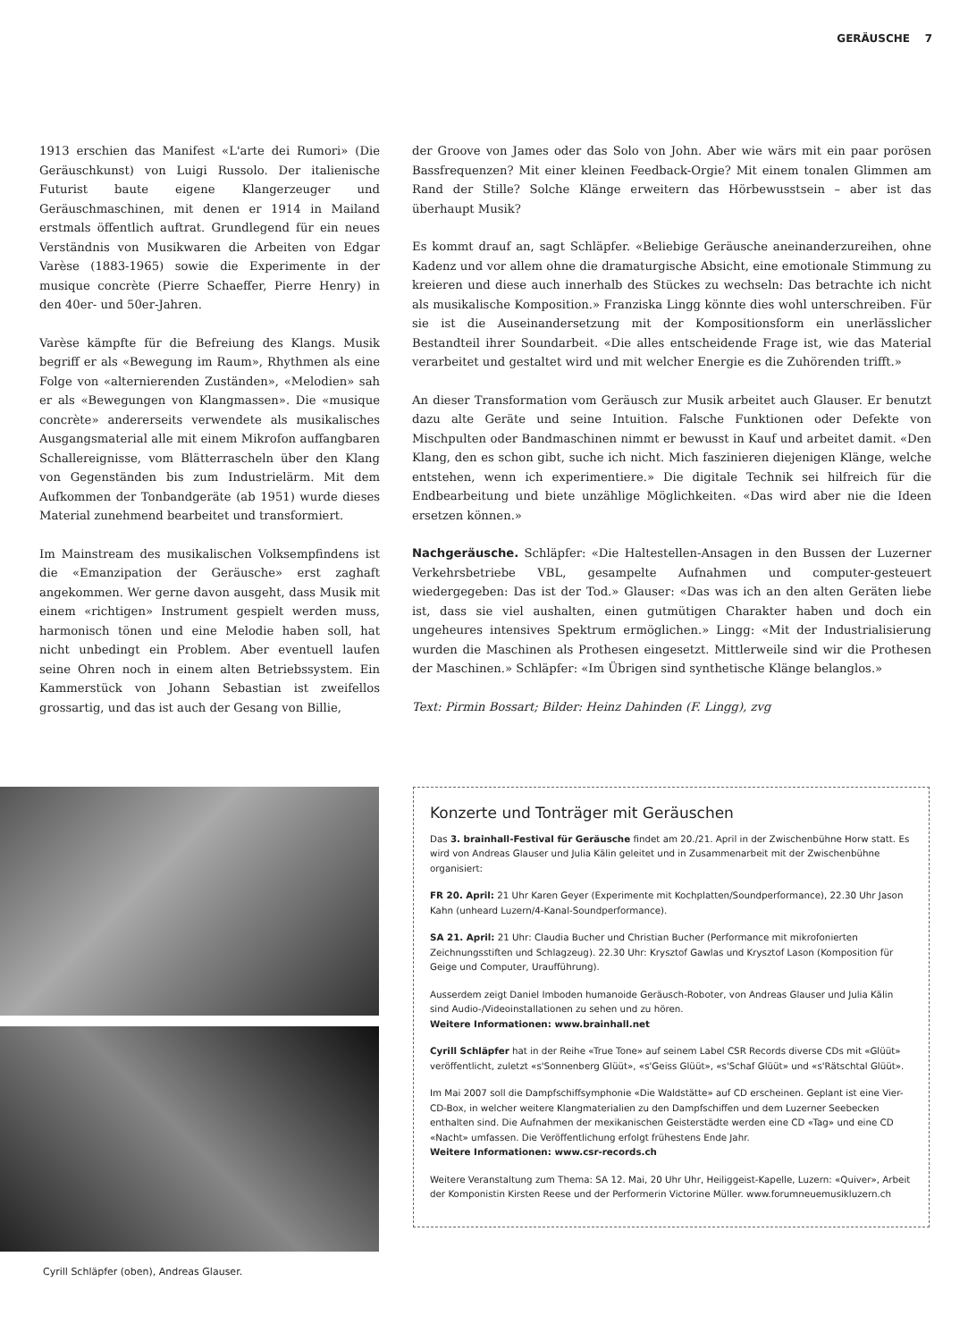GERÄUSCHE 7
1913 erschien das Manifest «L'arte dei Rumori» (Die Geräuschkunst) von Luigi Russolo. Der italienische Futurist baute eigene Klangerzeuger und Geräuschmaschinen, mit denen er 1914 in Mailand erstmals öffentlich auftrat. Grundlegend für ein neues Verständnis von Musikwaren die Arbeiten von Edgar Varèse (1883-1965) sowie die Experimente in der musique concrète (Pierre Schaeffer, Pierre Henry) in den 40er- und 50er-Jahren.
Varèse kämpfte für die Befreiung des Klangs. Musik begriff er als «Bewegung im Raum», Rhythmen als eine Folge von «alternierenden Zuständen», «Melodien» sah er als «Bewegungen von Klangmassen». Die «musique concrète» andererseits verwendete als musikalisches Ausgangsmaterial alle mit einem Mikrofon auffangbaren Schallereignisse, vom Blätterrascheln über den Klang von Gegenständen bis zum Industrielärm. Mit dem Aufkommen der Tonbandgeräte (ab 1951) wurde dieses Material zunehmend bearbeitet und transformiert.
Im Mainstream des musikalischen Volksempfindens ist die «Emanzipation der Geräusche» erst zaghaft angekommen. Wer gerne davon ausgeht, dass Musik mit einem «richtigen» Instrument gespielt werden muss, harmonisch tönen und eine Melodie haben soll, hat nicht unbedingt ein Problem. Aber eventuell laufen seine Ohren noch in einem alten Betriebssystem. Ein Kammerstück von Johann Sebastian ist zweifellos grossartig, und das ist auch der Gesang von Billie,
der Groove von James oder das Solo von John. Aber wie wärs mit ein paar porösen Bassfrequenzen? Mit einer kleinen Feedback-Orgie? Mit einem tonalen Glimmen am Rand der Stille? Solche Klänge erweitern das Hörbewusstsein – aber ist das überhaupt Musik?
Es kommt drauf an, sagt Schläpfer. «Beliebige Geräusche aneinanderzureihen, ohne Kadenz und vor allem ohne die dramaturgische Absicht, eine emotionale Stimmung zu kreieren und diese auch innerhalb des Stückes zu wechseln: Das betrachte ich nicht als musikalische Komposition.» Franziska Lingg könnte dies wohl unterschreiben. Für sie ist die Auseinandersetzung mit der Kompositionsform ein unerlässlicher Bestandteil ihrer Soundarbeit. «Die alles entscheidende Frage ist, wie das Material verarbeitet und gestaltet wird und mit welcher Energie es die Zuhörenden trifft.»
An dieser Transformation vom Geräusch zur Musik arbeitet auch Glauser. Er benutzt dazu alte Geräte und seine Intuition. Falsche Funktionen oder Defekte von Mischpulten oder Bandmaschinen nimmt er bewusst in Kauf und arbeitet damit. «Den Klang, den es schon gibt, suche ich nicht. Mich faszinieren diejenigen Klänge, welche entstehen, wenn ich experimentiere.» Die digitale Technik sei hilfreich für die Endbearbeitung und biete unzählige Möglichkeiten. «Das wird aber nie die Ideen ersetzen können.»
Nachgeräusche. Schläpfer: «Die Haltestellen-Ansagen in den Bussen der Luzerner Verkehrsbetriebe VBL, gesampelte Aufnahmen und computer-gesteuert wiedergegeben: Das ist der Tod.» Glauser: «Das was ich an den alten Geräten liebe ist, dass sie viel aushalten, einen gutmütigen Charakter haben und doch ein ungeheures intensives Spektrum ermöglichen.» Lingg: «Mit der Industrialisierung wurden die Maschinen als Prothesen eingesetzt. Mittlerweile sind wir die Prothesen der Maschinen.» Schläpfer: «Im Übrigen sind synthetische Klänge belanglos.»
Text: Pirmin Bossart; Bilder: Heinz Dahinden (F. Lingg), zvg
Cyrill Schläpfer (oben), Andreas Glauser.
Konzerte und Tonträger mit Geräuschen
Das 3. brainhall-Festival für Geräusche findet am 20./21. April in der Zwischenbühne Horw statt. Es wird von Andreas Glauser und Julia Kälin geleitet und in Zusammenarbeit mit der Zwischenbühne organisiert:
FR 20. April: 21 Uhr Karen Geyer (Experimente mit Kochplatten/Soundperformance), 22.30 Uhr Jason Kahn (unheard Luzern/4-Kanal-Soundperformance).
SA 21. April: 21 Uhr: Claudia Bucher und Christian Bucher (Performance mit mikrofonierten Zeichnungsstiften und Schlagzeug). 22.30 Uhr: Krysztof Gawlas und Krysztof Lason (Komposition für Geige und Computer, Uraufführung).
Ausserdem zeigt Daniel Imboden humanoide Geräusch-Roboter, von Andreas Glauser und Julia Kälin sind Audio-/Videoinstallationen zu sehen und zu hören.
Weitere Informationen: www.brainhall.net
Cyrill Schläpfer hat in der Reihe «True Tone» auf seinem Label CSR Records diverse CDs mit «Glüüt» veröffentlicht, zuletzt «s'Sonnenberg Glüüt», «s'Geiss Glüüt», «s'Schaf Glüüt» und «s'Rätschtal Glüüt».
Im Mai 2007 soll die Dampfschiffsymphonie «Die Waldstätte» auf CD erscheinen. Geplant ist eine Vier-CD-Box, in welcher weitere Klangmaterialien zu den Dampfschiffen und dem Luzerner Seebecken enthalten sind. Die Aufnahmen der mexikanischen Geisterstädte werden eine CD «Tag» und eine CD «Nacht» umfassen. Die Veröffentlichung erfolgt frühestens Ende Jahr.
Weitere Informationen: www.csr-records.ch
Weitere Veranstaltung zum Thema: SA 12. Mai, 20 Uhr Uhr, Heiliggeist-Kapelle, Luzern: «Quiver», Arbeit der Komponistin Kirsten Reese und der Performerin Victorine Müller. www.forumneuemusikluzern.ch